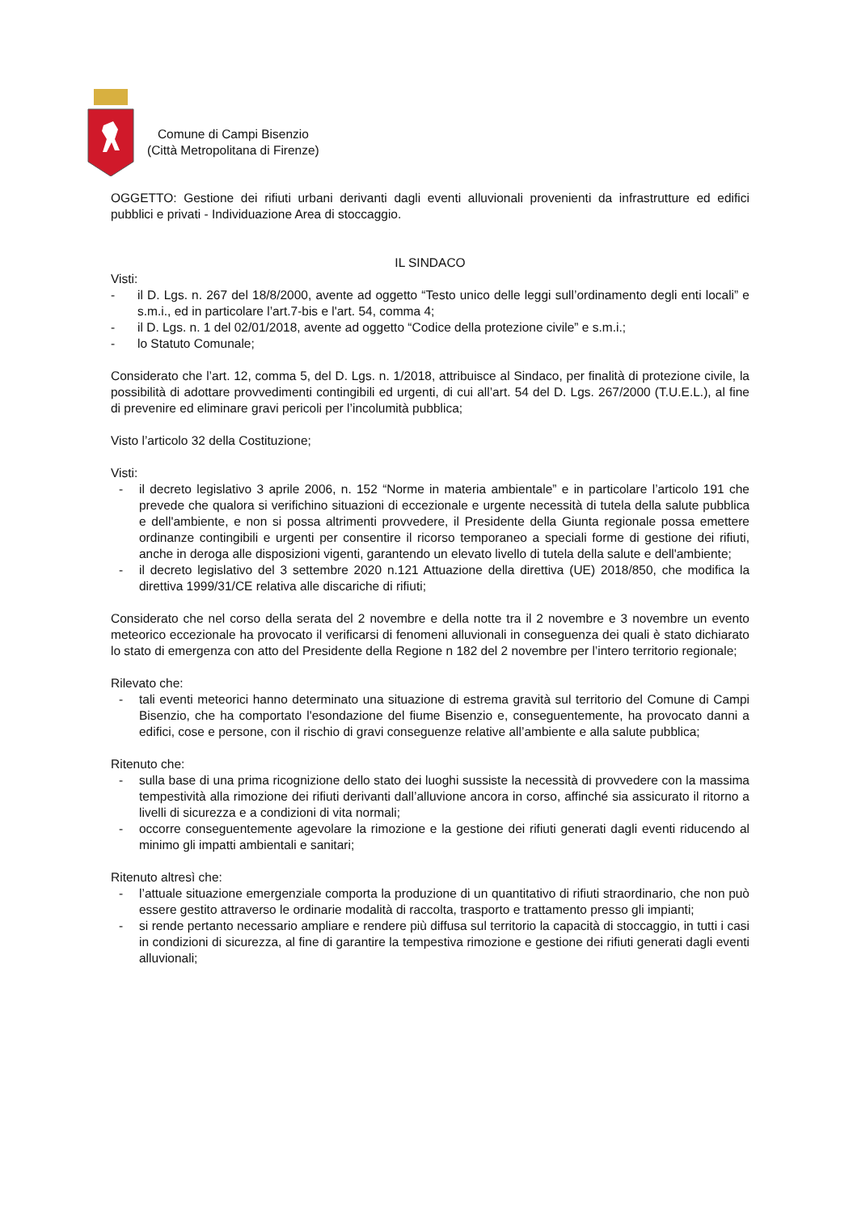Comune di Campi Bisenzio
(Città Metropolitana di Firenze)
OGGETTO: Gestione dei rifiuti urbani derivanti dagli eventi alluvionali provenienti da infrastrutture ed edifici pubblici e privati - Individuazione Area di stoccaggio.
IL SINDACO
Visti:
- il D. Lgs. n. 267 del 18/8/2000, avente ad oggetto “Testo unico delle leggi sull’ordinamento degli enti locali” e s.m.i., ed in particolare l’art.7-bis e l'art. 54, comma 4;
- il D. Lgs. n. 1 del 02/01/2018, avente ad oggetto “Codice della protezione civile” e s.m.i.;
- lo Statuto Comunale;
Considerato che l’art. 12, comma 5, del D. Lgs. n. 1/2018, attribuisce al Sindaco, per finalità di protezione civile, la possibilità di adottare provvedimenti contingibili ed urgenti, di cui all’art. 54 del D. Lgs. 267/2000 (T.U.E.L.), al fine di prevenire ed eliminare gravi pericoli per l’incolumità pubblica;
Visto l’articolo 32 della Costituzione;
Visti:
- il decreto legislativo 3 aprile 2006, n. 152 “Norme in materia ambientale” e in particolare l’articolo 191 che prevede che qualora si verifichino situazioni di eccezionale e urgente necessità di tutela della salute pubblica e dell'ambiente, e non si possa altrimenti provvedere, il Presidente della Giunta regionale possa emettere ordinanze contingibili e urgenti per consentire il ricorso temporaneo a speciali forme di gestione dei rifiuti, anche in deroga alle disposizioni vigenti, garantendo un elevato livello di tutela della salute e dell'ambiente;
- il decreto legislativo del 3 settembre 2020 n.121 Attuazione della direttiva (UE) 2018/850, che modifica la direttiva 1999/31/CE relativa alle discariche di rifiuti;
Considerato che nel corso della serata del 2 novembre e della notte tra il 2 novembre e 3 novembre un evento meteorico eccezionale ha provocato il verificarsi di fenomeni alluvionali in conseguenza dei quali è stato dichiarato lo stato di emergenza con atto del Presidente della Regione n 182 del 2 novembre per l’intero territorio regionale;
Rilevato che:
- tali eventi meteorici hanno determinato una situazione di estrema gravità sul territorio del Comune di Campi Bisenzio, che ha comportato l'esondazione del fiume Bisenzio e, conseguentemente, ha provocato danni a edifici, cose e persone, con il rischio di gravi conseguenze relative all’ambiente e alla salute pubblica;
Ritenuto che:
- sulla base di una prima ricognizione dello stato dei luoghi sussiste la necessità di provvedere con la massima tempestività alla rimozione dei rifiuti derivanti dall’alluvione ancora in corso, affinché sia assicurato il ritorno a livelli di sicurezza e a condizioni di vita normali;
- occorre conseguentemente agevolare la rimozione e la gestione dei rifiuti generati dagli eventi riducendo al minimo gli impatti ambientali e sanitari;
Ritenuto altresì che:
- l’attuale situazione emergenziale comporta la produzione di un quantitativo di rifiuti straordinario, che non può essere gestito attraverso le ordinarie modalità di raccolta, trasporto e trattamento presso gli impianti;
- si rende pertanto necessario ampliare e rendere più diffusa sul territorio la capacità di stoccaggio, in tutti i casi in condizioni di sicurezza, al fine di garantire la tempestiva rimozione e gestione dei rifiuti generati dagli eventi alluvionali;